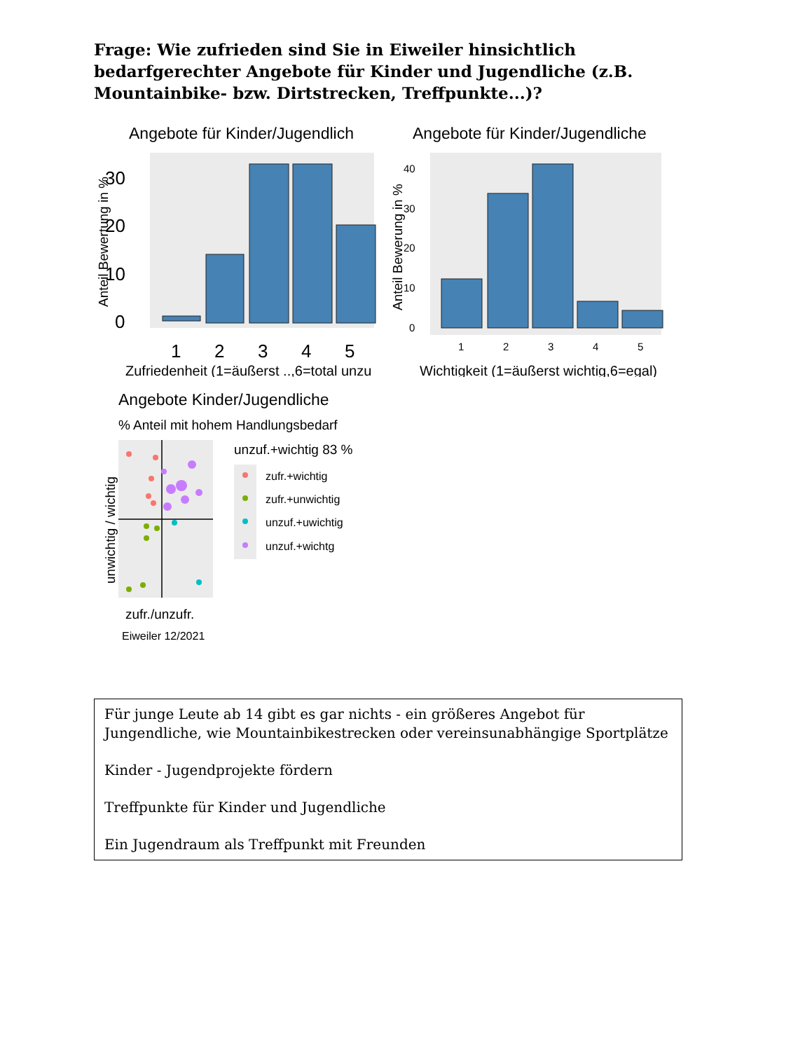Frage: Wie zufrieden sind Sie in Eiweiler hinsichtlich bedarfgerechter Angebote für Kinder und Jugendliche (z.B. Mountainbike- bzw. Dirtstrecken, Treffpunkte...)?
Angebote für Kinder/Jugendlich
0
10
20
30
1
2
3
4
5
Zufriedenheit (1=äußerst ..,6=total unzu
Anteil Bewertung in %
Angebote für Kinder/Jugendliche
0
10
20
30
40
1
2
3
4
5
Wichtigkeit (1=äußerst wichtig,6=egal)
Anteil Bewerung in %
Angebote Kinder/Jugendliche
% Anteil mit hohem Handlungsbedarf
unwichtig / wichtig
zufr./unzufr.
Eiweiler 12/2021
unzuf.+wichtig 83 %
zufr.+wichtig
zufr.+unwichtig
unzuf.+uwichtig
unzuf.+wichtg
Für junge Leute ab 14 gibt es gar nichts - ein größeres Angebot für Jungendliche, wie Mountainbikestrecken oder vereinsunabhängige Sportplätze
Kinder - Jugendprojekte fördern
Treffpunkte für Kinder und Jugendliche
Ein Jugendraum als Treffpunkt mit Freunden